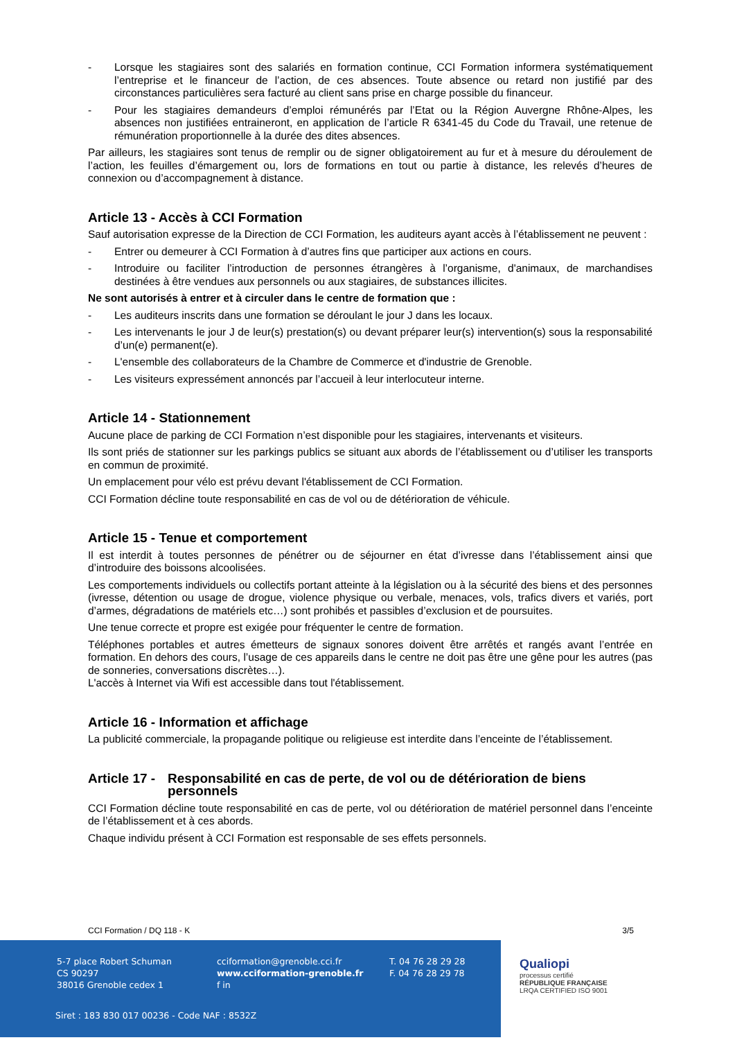- Lorsque les stagiaires sont des salariés en formation continue, CCI Formation informera systématiquement l’entreprise et le financeur de l’action, de ces absences. Toute absence ou retard non justifié par des circonstances particulières sera facturé au client sans prise en charge possible du financeur.
- Pour les stagiaires demandeurs d’emploi rémunérés par l’Etat ou la Région Auvergne Rhône-Alpes, les absences non justifiées entraineront, en application de l’article R 6341-45 du Code du Travail, une retenue de rémunération proportionnelle à la durée des dites absences.
Par ailleurs, les stagiaires sont tenus de remplir ou de signer obligatoirement au fur et à mesure du déroulement de l’action, les feuilles d’émargement ou, lors de formations en tout ou partie à distance, les relevés d’heures de connexion ou d’accompagnement à distance.
Article 13 - Accès à CCI Formation
Sauf autorisation expresse de la Direction de CCI Formation, les auditeurs ayant accès à l’établissement ne peuvent :
- Entrer ou demeurer à CCI Formation à d’autres fins que participer aux actions en cours.
- Introduire ou faciliter l’introduction de personnes étrangères à l’organisme, d'animaux, de marchandises destinées à être vendues aux personnels ou aux stagiaires, de substances illicites.
Ne sont autorisés à entrer et à circuler dans le centre de formation que :
- Les auditeurs inscrits dans une formation se déroulant le jour J dans les locaux.
- Les intervenants le jour J de leur(s) prestation(s) ou devant préparer leur(s) intervention(s) sous la responsabilité d’un(e) permanent(e).
- L'ensemble des collaborateurs de la Chambre de Commerce et d'industrie de Grenoble.
- Les visiteurs expressément annoncés par l’accueil à leur interlocuteur interne.
Article 14 - Stationnement
Aucune place de parking de CCI Formation n’est disponible pour les stagiaires, intervenants et visiteurs.
Ils sont priés de stationner sur les parkings publics se situant aux abords de l’établissement ou d’utiliser les transports en commun de proximité.
Un emplacement pour vélo est prévu devant l'établissement de CCI Formation.
CCI Formation décline toute responsabilité en cas de vol ou de détérioration de véhicule.
Article 15 - Tenue et comportement
Il est interdit à toutes personnes de pénétrer ou de séjourner en état d’ivresse dans l’établissement ainsi que d’introduire des boissons alcoolisées.
Les comportements individuels ou collectifs portant atteinte à la législation ou à la sécurité des biens et des personnes (ivresse, détention ou usage de drogue, violence physique ou verbale, menaces, vols, trafics divers et variés, port d’armes, dégradations de matériels etc…) sont prohibés et passibles d’exclusion et de poursuites.
Une tenue correcte et propre est exigée pour fréquenter le centre de formation.
Téléphones portables et autres émetteurs de signaux sonores doivent être arrêtés et rangés avant l’entrée en formation. En dehors des cours, l’usage de ces appareils dans le centre ne doit pas être une gêne pour les autres (pas de sonneries, conversations discrètes…).
L'accès à Internet via Wifi est accessible dans tout l'établissement.
Article 16 - Information et affichage
La publicité commerciale, la propagande politique ou religieuse est interdite dans l’enceinte de l’établissement.
Article 17 - Responsabilité en cas de perte, de vol ou de détérioration de biens personnels
CCI Formation décline toute responsabilité en cas de perte, vol ou détérioration de matériel personnel dans l’enceinte de l’établissement et à ces abords.
Chaque individu présent à CCI Formation est responsable de ses effets personnels.
CCI Formation / DQ 118 - K 3/5
5-7 place Robert Schuman
CS 90297
38016 Grenoble cedex 1
cciformation@grenoble.cci.fr
www.cciformation-grenoble.fr
f in
T. 04 76 28 29 28
F. 04 76 28 29 78
Siret : 183 830 017 00236 - Code NAF : 8532Z
Qualiopi
processus certifié
RÉPUBLIQUE FRANÇAISE
LRQA CERTIFIED ISO 9001